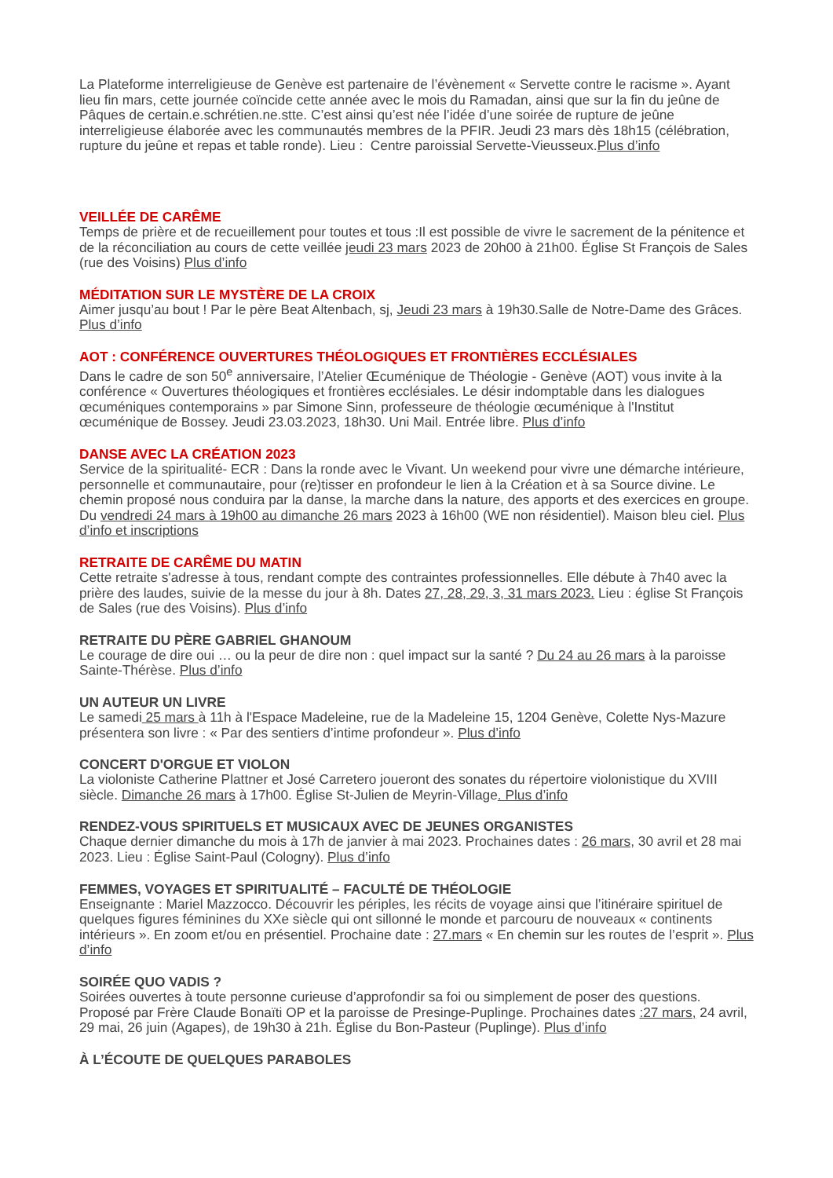La Plateforme interreligieuse de Genève est partenaire de l’évènement « Servette contre le racisme ». Ayant lieu fin mars, cette journée coïncide cette année avec le mois du Ramadan, ainsi que sur la fin du jeûne de Pâques de certain.e.schrétien.ne.stte. C’est ainsi qu’est née l’idée d’une soirée de rupture de jeûne interreligieuse élaborée avec les communautés membres de la PFIR. Jeudi 23 mars dès 18h15 (célébration, rupture du jeûne et repas et table ronde). Lieu : Centre paroissial Servette-Vieusseux.Plus d’info
VEILLÉE DE CARÊME
Temps de prière et de recueillement pour toutes et tous :Il est possible de vivre le sacrement de la pénitence et de la réconciliation au cours de cette veillée jeudi 23 mars 2023 de 20h00 à 21h00. Église St François de Sales (rue des Voisins) Plus d’info
MÉDITATION SUR LE MYSTÈRE DE LA CROIX
Aimer jusqu’au bout ! Par le père Beat Altenbach, sj, Jeudi 23 mars à 19h30.Salle de Notre-Dame des Grâces. Plus d’info
AOT : CONFÉRENCE OUVERTURES THÉOLOGIQUES ET FRONTIÈRES ECCLÉSIALES
Dans le cadre de son 50<sup>e</sup> anniversaire, l’Atelier Œcuménique de Théologie - Genève (AOT) vous invite à la conférence « Ouvertures théologiques et frontières ecclésiales. Le désir indomptable dans les dialogues œcuméniques contemporains » par Simone Sinn, professeure de théologie œcuménique à l'Institut œcuménique de Bossey. Jeudi 23.03.2023, 18h30. Uni Mail. Entrée libre. Plus d’info
DANSE AVEC LA CRÉATION 2023
Service de la spiritualité- ECR : Dans la ronde avec le Vivant. Un weekend pour vivre une démarche intérieure, personnelle et communautaire, pour (re)tisser en profondeur le lien à la Création et à sa Source divine. Le chemin proposé nous conduira par la danse, la marche dans la nature, des apports et des exercices en groupe. Du vendredi 24 mars à 19h00 au dimanche 26 mars 2023 à 16h00 (WE non résidentiel). Maison bleu ciel. Plus d’info et inscriptions
RETRAITE DE CARÊME DU MATIN
Cette retraite s'adresse à tous, rendant compte des contraintes professionnelles. Elle débute à 7h40 avec la prière des laudes, suivie de la messe du jour à 8h. Dates 27, 28, 29, 3, 31 mars 2023. Lieu : église St François de Sales (rue des Voisins). Plus d’info
RETRAITE DU PÈRE GABRIEL GHANOUM
Le courage de dire oui … ou la peur de dire non : quel impact sur la santé ? Du 24 au 26 mars à la paroisse Sainte-Thérèse. Plus d’info
UN AUTEUR UN LIVRE
Le samedi 25 mars à 11h à l'Espace Madeleine, rue de la Madeleine 15, 1204 Genève, Colette Nys-Mazure présentera son livre : « Par des sentiers d’intime profondeur ». Plus d’info
CONCERT D'ORGUE ET VIOLON
La violoniste Catherine Plattner et José Carretero joueront des sonates du répertoire violonistique du XVIII siècle. Dimanche 26 mars à 17h00. Église St-Julien de Meyrin-Village. Plus d’info
RENDEZ-VOUS SPIRITUELS ET MUSICAUX AVEC DE JEUNES ORGANISTES
Chaque dernier dimanche du mois à 17h de janvier à mai 2023. Prochaines dates : 26 mars, 30 avril et 28 mai 2023. Lieu : Église Saint-Paul (Cologny). Plus d’info
FEMMES, VOYAGES ET SPIRITUALITÉ – FACULTÉ DE THÉOLOGIE
Enseignante : Mariel Mazzocco. Découvrir les périples, les récits de voyage ainsi que l’itinéraire spirituel de quelques figures féminines du XXe siècle qui ont sillonné le monde et parcouru de nouveaux « continents intérieurs ». En zoom et/ou en présentiel. Prochaine date : 27.mars « En chemin sur les routes de l’esprit ». Plus d’info
SOIRÉE QUO VADIS ?
Soirées ouvertes à toute personne curieuse d’approfondir sa foi ou simplement de poser des questions. Proposé par Frère Claude Bonaïti OP et la paroisse de Presinge-Puplinge. Prochaines dates :27 mars, 24 avril, 29 mai, 26 juin (Agapes), de 19h30 à 21h. Église du Bon-Pasteur (Puplinge). Plus d’info
À L’ÉCOUTE DE QUELQUES PARABOLES